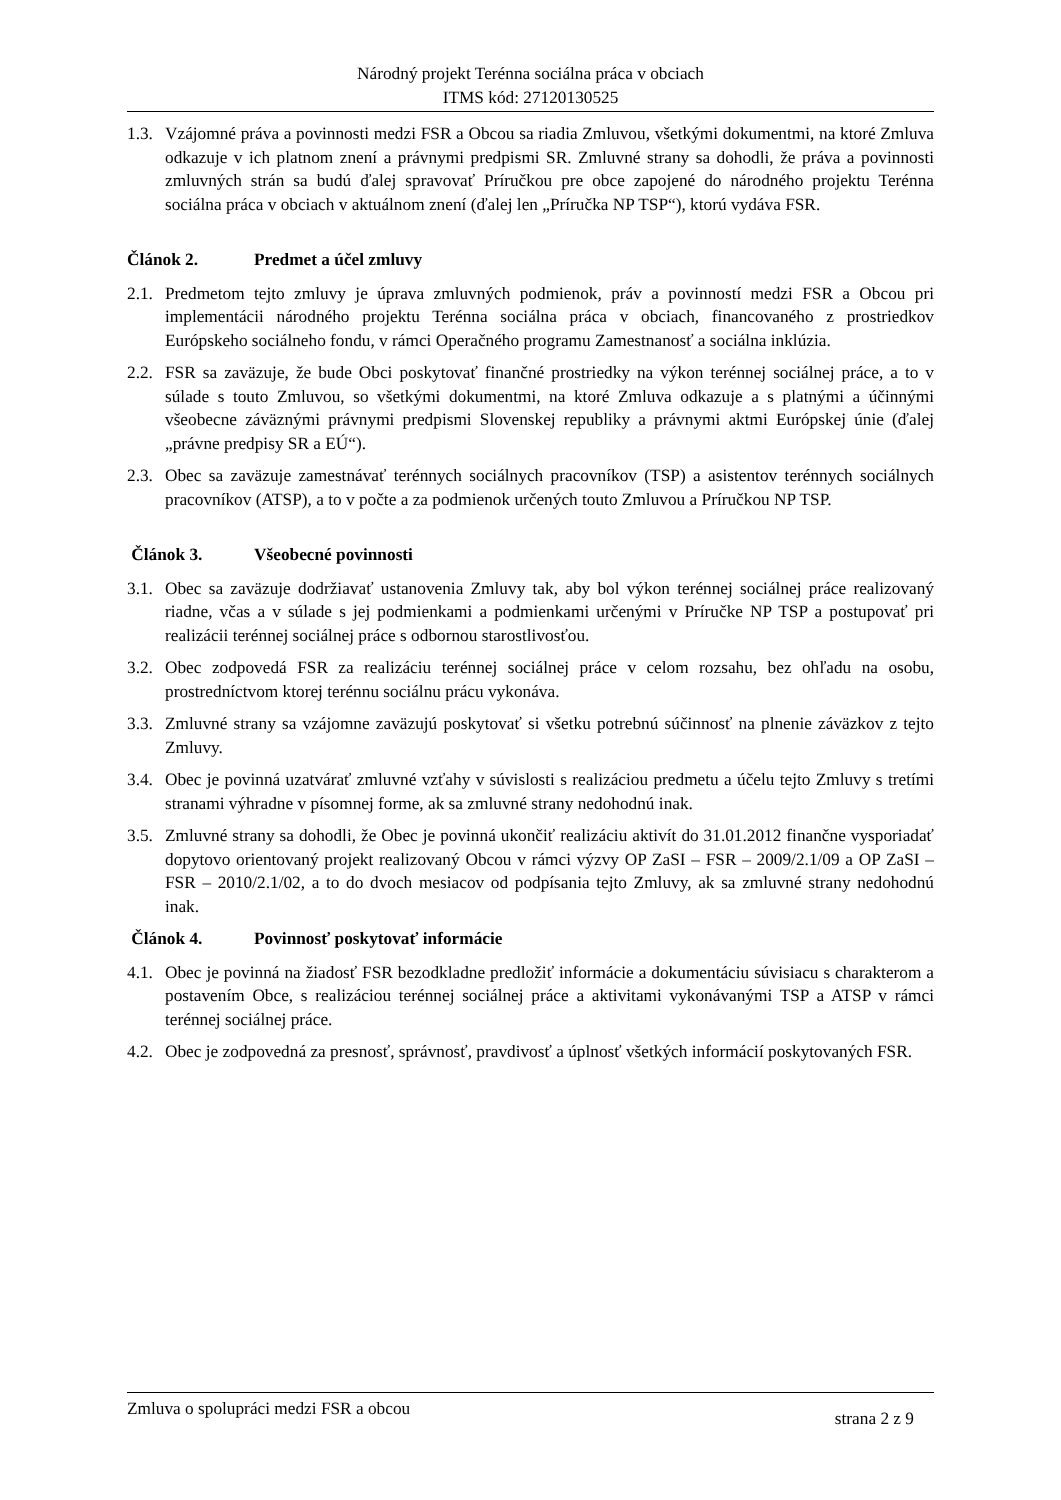Národný projekt Terénna sociálna práca v obciach
ITMS kód: 27120130525
1.3. Vzájomné práva a povinnosti medzi FSR a Obcou sa riadia Zmluvou, všetkými dokumentmi, na ktoré Zmluva odkazuje v ich platnom znení a právnymi predpismi SR. Zmluvné strany sa dohodli, že práva a povinnosti zmluvných strán sa budú ďalej spravovať Príručkou pre obce zapojené do národného projektu Terénna sociálna práca v obciach v aktuálnom znení (ďalej len „Príručka NP TSP“), ktorú vydáva FSR.
Článok 2. Predmet a účel zmluvy
2.1. Predmetom tejto zmluvy je úprava zmluvných podmienok, práv a povinností medzi FSR a Obcou pri implementácii národného projektu Terénna sociálna práca v obciach, financovaného z prostriedkov Európskeho sociálneho fondu, v rámci Operačného programu Zamestnanosť a sociálna inklúzia.
2.2. FSR sa zaväzuje, že bude Obci poskytovať finančné prostriedky na výkon terénnej sociálnej práce, a to v súlade s touto Zmluvou, so všetkými dokumentmi, na ktoré Zmluva odkazuje a s platnými a účinnými všeobecne záväznými právnymi predpismi Slovenskej republiky a právnymi aktmi Európskej únie (ďalej „právne predpisy SR a EÚ“).
2.3. Obec sa zaväzuje zamestnávať terénnych sociálnych pracovníkov (TSP) a asistentov terénnych sociálnych pracovníkov (ATSP), a to v počte a za podmienok určených touto Zmluvou a Príručkou NP TSP.
Článok 3. Všeobecné povinnosti
3.1. Obec sa zaväzuje dodržiavať ustanovenia Zmluvy tak, aby bol výkon terénnej sociálnej práce realizovaný riadne, včas a v súlade s jej podmienkami a podmienkami určenými v Príručke NP TSP a postupovať pri realizácii terénnej sociálnej práce s odbornou starostlivosťou.
3.2. Obec zodpovedá FSR za realizáciu terénnej sociálnej práce v celom rozsahu, bez ohľadu na osobu, prostredníctvom ktorej terénnu sociálnu prácu vykonáva.
3.3. Zmluvné strany sa vzájomne zaväzujú poskytovať si všetku potrebnú súčinnosť na plnenie záväzkov z tejto Zmluvy.
3.4. Obec je povinná uzatvárať zmluvné vzťahy v súvislosti s realizáciou predmetu a účelu tejto Zmluvy s tretími stranami výhradne v písomnej forme, ak sa zmluvné strany nedohodnú inak.
3.5. Zmluvné strany sa dohodli, že Obec je povinná ukončiť realizáciu aktivít do 31.01.2012 finančne vysporiadať dopytovo orientovaný projekt realizovaný Obcou v rámci výzvy OP ZaSI – FSR – 2009/2.1/09 a OP ZaSI – FSR – 2010/2.1/02, a to do dvoch mesiacov od podpísania tejto Zmluvy, ak sa zmluvné strany nedohodnú inak.
Článok 4. Povinnosť poskytovať informácie
4.1. Obec je povinná na žiadosť FSR bezodkladne predložiť informácie a dokumentáciu súvisiacu s charakterom a postavením Obce, s realizáciou terénnej sociálnej práce a aktivitami vykonávanými TSP a ATSP v rámci terénnej sociálnej práce.
4.2. Obec je zodpovedná za presnosť, správnosť, pravdivosť a úplnosť všetkých informácií poskytovaných FSR.
Zmluva o spolupráci medzi FSR a obcou strana 2 z 9